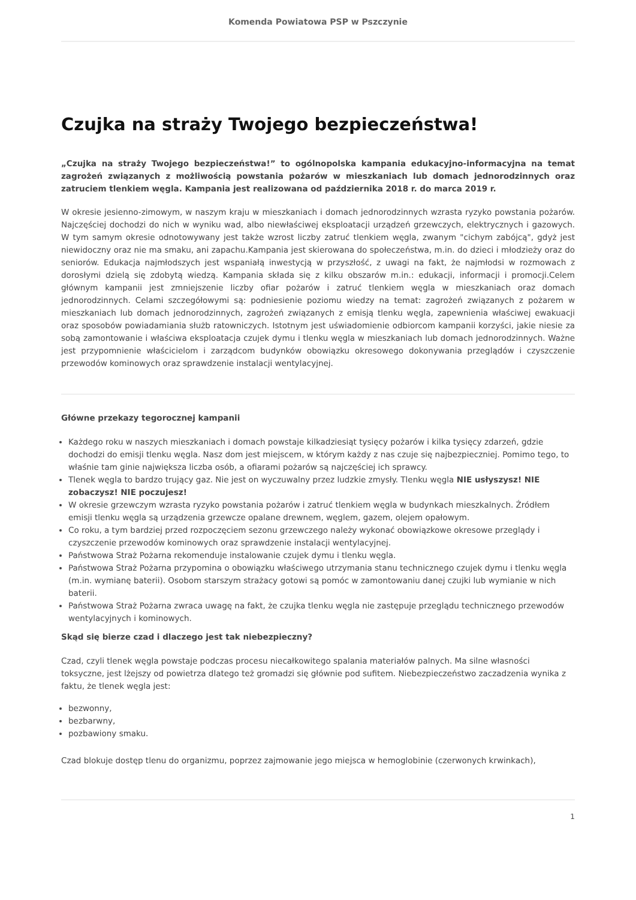Komenda Powiatowa PSP w Pszczynie
Czujka na straży Twojego bezpieczeństwa!
„Czujka na straży Twojego bezpieczeństwa!” to ogólnopolska kampania edukacyjno-informacyjna na temat zagrożeń związanych z możliwością powstania pożarów w mieszkaniach lub domach jednorodzinnych oraz zatruciem tlenkiem węgla. Kampania jest realizowana od października 2018 r. do marca 2019 r.
W okresie jesienno-zimowym, w naszym kraju w mieszkaniach i domach jednorodzinnych wzrasta ryzyko powstania pożarów. Najczęściej dochodzi do nich w wyniku wad, albo niewłaściwej eksploatacji urządzeń grzewczych, elektrycznych i gazowych. W tym samym okresie odnotowywany jest także wzrost liczby zatruć tlenkiem węgla, zwanym "cichym zabójcą", gdyż jest niewidoczny oraz nie ma smaku, ani zapachu.Kampania jest skierowana do społeczeństwa, m.in. do dzieci i młodzieży oraz do seniorów. Edukacja najmłodszych jest wspaniałą inwestycją w przyszłość, z uwagi na fakt, że najmłodsi w rozmowach z dorosłymi dzielą się zdobytą wiedzą. Kampania składa się z kilku obszarów m.in.: edukacji, informacji i promocji.Celem głównym kampanii jest zmniejszenie liczby ofiar pożarów i zatruć tlenkiem węgla w mieszkaniach oraz domach jednorodzinnych. Celami szczegółowymi są: podniesienie poziomu wiedzy na temat: zagrożeń związanych z pożarem w mieszkaniach lub domach jednorodzinnych, zagrożeń związanych z emisją tlenku węgla, zapewnienia właściwej ewakuacji oraz sposobów powiadamiania służb ratowniczych. Istotnym jest uświadomienie odbiorcom kampanii korzyści, jakie niesie za sobą zamontowanie i właściwa eksploatacja czujek dymu i tlenku węgla w mieszkaniach lub domach jednorodzinnych. Ważne jest przypomnienie właścicielom i zarządcom budynków obowiązku okresowego dokonywania przeglądów i czyszczenie przewodów kominowych oraz sprawdzenie instalacji wentylacyjnej.
Główne przekazy tegorocznej kampanii
Każdego roku w naszych mieszkaniach i domach powstaje kilkadziesiąt tysięcy pożarów i kilka tysięcy zdarzeń, gdzie dochodzi do emisji tlenku węgla. Nasz dom jest miejscem, w którym każdy z nas czuje się najbezpieczniej. Pomimo tego, to właśnie tam ginie największa liczba osób, a ofiarami pożarów są najczęściej ich sprawcy.
Tlenek węgla to bardzo trujący gaz. Nie jest on wyczuwalny przez ludzkie zmysły. Tlenku węgla NIE usłyszysz! NIE zobaczysz! NIE poczujesz!
W okresie grzewczym wzrasta ryzyko powstania pożarów i zatruć tlenkiem węgla w budynkach mieszkalnych. Źródłem emisji tlenku węgla są urządzenia grzewcze opalane drewnem, węglem, gazem, olejem opałowym.
Co roku, a tym bardziej przed rozpoczęciem sezonu grzewczego należy wykonać obowiązkowe okresowe przeglądy i czyszczenie przewodów kominowych oraz sprawdzenie instalacji wentylacyjnej.
Państwowa Straż Pożarna rekomenduje instalowanie czujek dymu i tlenku węgla.
Państwowa Straż Pożarna przypomina o obowiązku właściwego utrzymania stanu technicznego czujek dymu i tlenku węgla (m.in. wymianę baterii). Osobom starszym strażacy gotowi są pomóc w zamontowaniu danej czujki lub wymianie w nich baterii.
Państwowa Straż Pożarna zwraca uwagę na fakt, że czujka tlenku węgla nie zastępuje przeglądu technicznego przewodów wentylacyjnych i kominowych.
Skąd się bierze czad i dlaczego jest tak niebezpieczny?
Czad, czyli tlenek węgla powstaje podczas procesu niecałkowitego spalania materiałów palnych. Ma silne własności toksyczne, jest lżejszy od powietrza dlatego też gromadzi się głównie pod sufitem. Niebezpieczeństwo zaczadzenia wynika z faktu, że tlenek węgla jest:
bezwonny,
bezbarwny,
pozbawiony smaku.
Czad blokuje dostęp tlenu do organizmu, poprzez zajmowanie jego miejsca w hemoglobinie (czerwonych krwinkach),
1